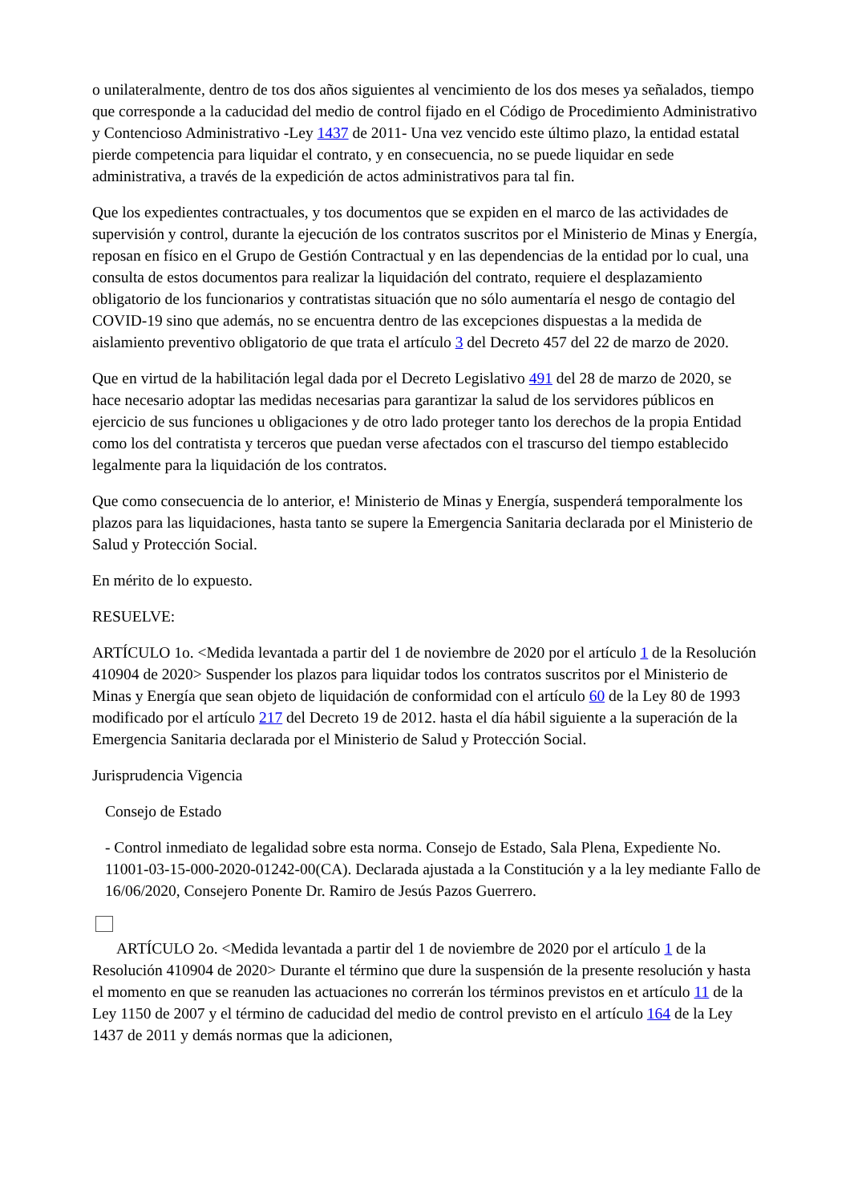o unilateralmente, dentro de tos dos años siguientes al vencimiento de los dos meses ya señalados, tiempo que corresponde a la caducidad del medio de control fijado en el Código de Procedimiento Administrativo y Contencioso Administrativo -Ley 1437 de 2011- Una vez vencido este último plazo, la entidad estatal pierde competencia para liquidar el contrato, y en consecuencia, no se puede liquidar en sede administrativa, a través de la expedición de actos administrativos para tal fin.
Que los expedientes contractuales, y tos documentos que se expiden en el marco de las actividades de supervisión y control, durante la ejecución de los contratos suscritos por el Ministerio de Minas y Energía, reposan en físico en el Grupo de Gestión Contractual y en las dependencias de la entidad por lo cual, una consulta de estos documentos para realizar la liquidación del contrato, requiere el desplazamiento obligatorio de los funcionarios y contratistas situación que no sólo aumentaría el nesgo de contagio del COVID-19 sino que además, no se encuentra dentro de las excepciones dispuestas a la medida de aislamiento preventivo obligatorio de que trata el artículo 3 del Decreto 457 del 22 de marzo de 2020.
Que en virtud de la habilitación legal dada por el Decreto Legislativo 491 del 28 de marzo de 2020, se hace necesario adoptar las medidas necesarias para garantizar la salud de los servidores públicos en ejercicio de sus funciones u obligaciones y de otro lado proteger tanto los derechos de la propia Entidad como los del contratista y terceros que puedan verse afectados con el trascurso del tiempo establecido legalmente para la liquidación de los contratos.
Que como consecuencia de lo anterior, e! Ministerio de Minas y Energía, suspenderá temporalmente los plazos para las liquidaciones, hasta tanto se supere la Emergencia Sanitaria declarada por el Ministerio de Salud y Protección Social.
En mérito de lo expuesto.
RESUELVE:
ARTÍCULO 1o. <Medida levantada a partir del 1 de noviembre de 2020 por el artículo 1 de la Resolución 410904 de 2020> Suspender los plazos para liquidar todos los contratos suscritos por el Ministerio de Minas y Energía que sean objeto de liquidación de conformidad con el artículo 60 de la Ley 80 de 1993 modificado por el artículo 217 del Decreto 19 de 2012. hasta el día hábil siguiente a la superación de la Emergencia Sanitaria declarada por el Ministerio de Salud y Protección Social.
Jurisprudencia Vigencia
Consejo de Estado
- Control inmediato de legalidad sobre esta norma. Consejo de Estado, Sala Plena, Expediente No. 11001-03-15-000-2020-01242-00(CA). Declarada ajustada a la Constitución y a la ley mediante Fallo de 16/06/2020, Consejero Ponente Dr. Ramiro de Jesús Pazos Guerrero.
ARTÍCULO 2o. <Medida levantada a partir del 1 de noviembre de 2020 por el artículo 1 de la Resolución 410904 de 2020> Durante el término que dure la suspensión de la presente resolución y hasta el momento en que se reanuden las actuaciones no correrán los términos previstos en et artículo 11 de la Ley 1150 de 2007 y el término de caducidad del medio de control previsto en el artículo 164 de la Ley 1437 de 2011 y demás normas que la adicionen,